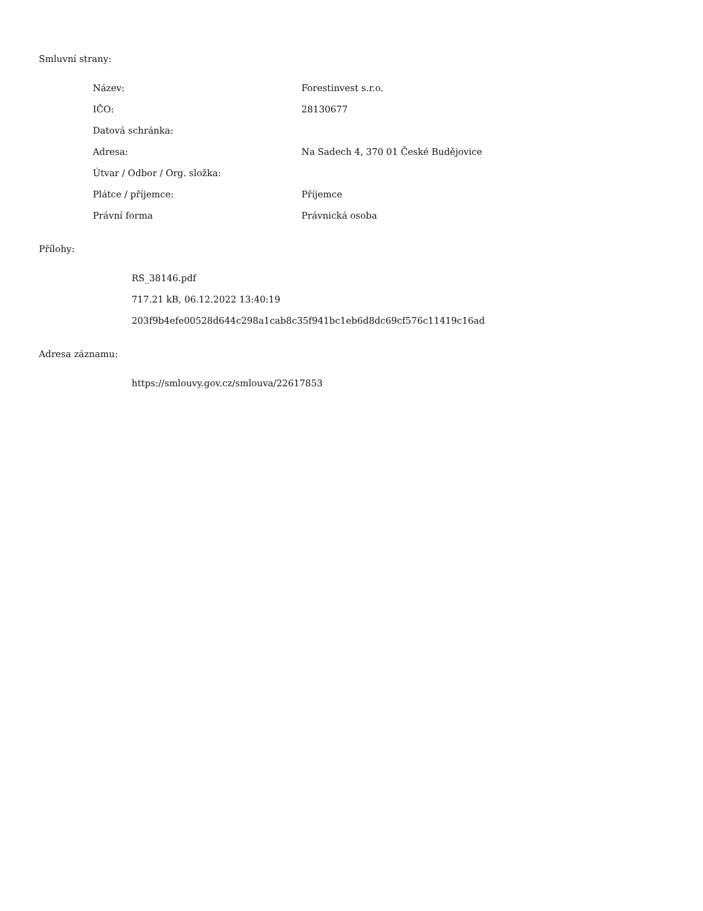Smluvní strany:
| Název: | Forestinvest s.r.o. |
| IČO: | 28130677 |
| Datová schránka: | |
| Adresa: | Na Sadech 4, 370 01 České Budějovice |
| Útvar / Odbor / Org. složka: | |
| Plátce / příjemce: | Příjemce |
| Právní forma | Právnická osoba |
Přílohy:
RS_38146.pdf
717.21 kB, 06.12.2022 13:40:19
203f9b4efe00528d644c298a1cab8c35f941bc1eb6d8dc69cf576c11419c16ad
Adresa záznamu:
https://smlouvy.gov.cz/smlouva/22617853